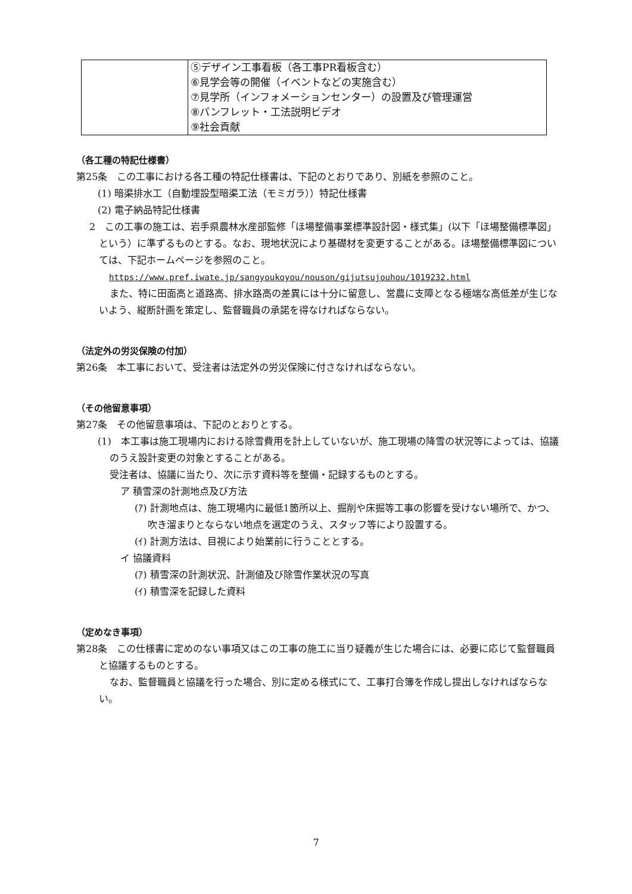| | ⑤デザイン工事看板（各工事PR看板含む） ⑥見学会等の開催（イベントなどの実施含む） ⑦見学所（インフォメーションセンター）の設置及び管理運営 ⑧パンフレット・工法説明ビデオ ⑨社会貢献 |
（各工種の特記仕様書）
第25条　この工事における各工種の特記仕様書は、下記のとおりであり、別紙を参照のこと。
(1) 暗渠排水工（自動埋設型暗渠工法（モミガラ））特記仕様書
(2) 電子納品特記仕様書
2　この工事の施工は、岩手県農林水産部監修「ほ場整備事業標準設計図・様式集」(以下「ほ場整備標準図」という）に準ずるものとする。なお、現地状況により基礎材を変更することがある。ほ場整備標準図については、下記ホームページを参照のこと。
https://www.pref.iwate.jp/sangyoukoyou/nouson/gijutsujouhou/1019232.html
また、特に田面高と道路高、排水路高の差異には十分に留意し、営農に支障となる極端な高低差が生じないよう、縦断計画を策定し、監督職員の承諾を得なければならない。
（法定外の労災保険の付加）
第26条　本工事において、受注者は法定外の労災保険に付さなければならない。
（その他留意事項）
第27条　その他留意事項は、下記のとおりとする。
(1)　本工事は施工現場内における除雪費用を計上していないが、施工現場の降雪の状況等によっては、協議のうえ設計変更の対象とすることがある。
受注者は、協議に当たり、次に示す資料等を整備・記録するものとする。
ア 積雪深の計測地点及び方法
(ｱ) 計測地点は、施工現場内に最低1箇所以上、掘削や床掘等工事の影響を受けない場所で、かつ、吹き溜まりとならない地点を選定のうえ、スタッフ等により設置する。
(ｲ) 計測方法は、目視により始業前に行うこととする。
イ 協議資料
(ｱ) 積雪深の計測状況、計測値及び除雪作業状況の写真
(ｲ) 積雪深を記録した資料
（定めなき事項）
第28条　この仕様書に定めのない事項又はこの工事の施工に当り疑義が生じた場合には、必要に応じて監督職員と協議するものとする。
なお、監督職員と協議を行った場合、別に定める様式にて、工事打合簿を作成し提出しなければならない。
7